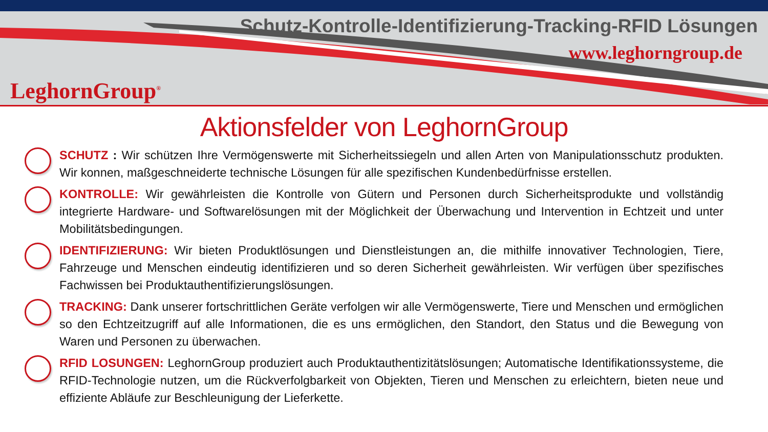LeghornGroup<sup>®</sup>
Schutz-Kontrolle-Identifizierung-Tracking-RFID Lösungen
www.leghorngroup.de
Aktionsfelder von LeghornGroup
SCHUTZ : Wir schützen Ihre Vermögenswerte mit Sicherheitssiegeln und allen Arten von Manipulationsschutz produkten. Wir konnen, maßgeschneiderte technische Lösungen für alle spezifischen Kundenbedürfnisse erstellen.
KONTROLLE: Wir gewährleisten die Kontrolle von Gütern und Personen durch Sicherheitsprodukte und vollständig integrierte Hardware- und Softwarelösungen mit der Möglichkeit der Überwachung und Intervention in Echtzeit und unter Mobilitätsbedingungen.
IDENTIFIZIERUNG: Wir bieten Produktlösungen und Dienstleistungen an, die mithilfe innovativer Technologien, Tiere, Fahrzeuge und Menschen eindeutig identifizieren und so deren Sicherheit gewährleisten. Wir verfügen über spezifisches Fachwissen bei Produktauthentifizierungslösungen.
TRACKING: Dank unserer fortschrittlichen Geräte verfolgen wir alle Vermögenswerte, Tiere und Menschen und ermöglichen so den Echtzeitzugriff auf alle Informationen, die es uns ermöglichen, den Standort, den Status und die Bewegung von Waren und Personen zu überwachen.
RFID LOSUNGEN: LeghornGroup produziert auch Produktauthentizitätslösungen; Automatische Identifikationssysteme, die RFID-Technologie nutzen, um die Rückverfolgbarkeit von Objekten, Tieren und Menschen zu erleichtern, bieten neue und effiziente Abläufe zur Beschleunigung der Lieferkette.